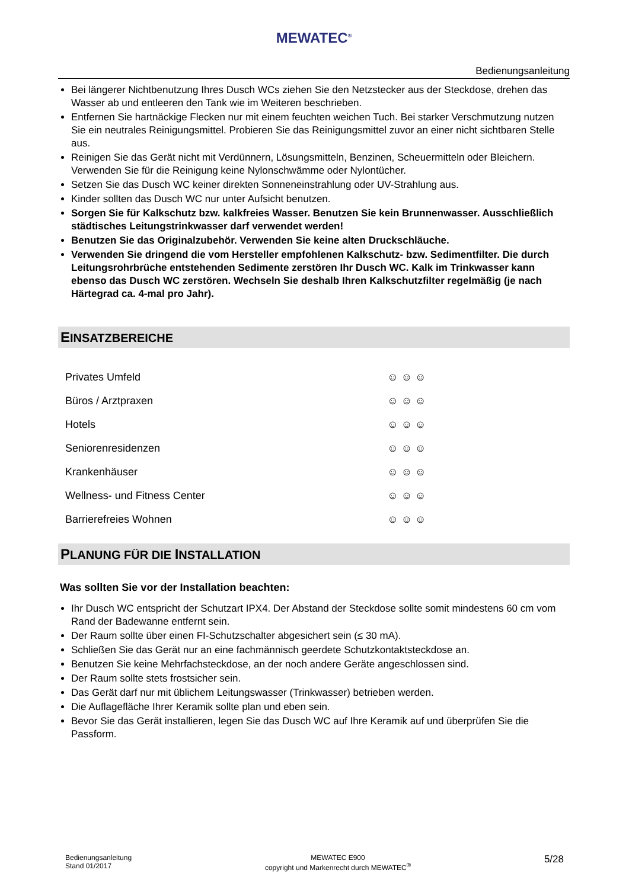MEWATEC<sup>®</sup>
Bedienungsanleitung
Bei längerer Nichtbenutzung Ihres Dusch WCs ziehen Sie den Netzstecker aus der Steckdose, drehen das Wasser ab und entleeren den Tank wie im Weiteren beschrieben.
Entfernen Sie hartnäckige Flecken nur mit einem feuchten weichen Tuch. Bei starker Verschmutzung nutzen Sie ein neutrales Reinigungsmittel. Probieren Sie das Reinigungsmittel zuvor an einer nicht sichtbaren Stelle aus.
Reinigen Sie das Gerät nicht mit Verdünnern, Lösungsmitteln, Benzinen, Scheuermitteln oder Bleichern. Verwenden Sie für die Reinigung keine Nylonschwämme oder Nylontücher.
Setzen Sie das Dusch WC keiner direkten Sonneneinstrahlung oder UV-Strahlung aus.
Kinder sollten das Dusch WC nur unter Aufsicht benutzen.
Sorgen Sie für Kalkschutz bzw. kalkfreies Wasser. Benutzen Sie kein Brunnenwasser. Ausschließlich städtisches Leitungstrinkwasser darf verwendet werden!
Benutzen Sie das Originalzubehör. Verwenden Sie keine alten Druckschläuche.
Verwenden Sie dringend die vom Hersteller empfohlenen Kalkschutz- bzw. Sedimentfilter. Die durch Leitungsrohrbrüche entstehenden Sedimente zerstören Ihr Dusch WC. Kalk im Trinkwasser kann ebenso das Dusch WC zerstören. Wechseln Sie deshalb Ihren Kalkschutzfilter regelmäßig (je nach Härtegrad ca. 4-mal pro Jahr).
EINSATZBEREICHE
| Privates Umfeld | ☺ ☺ ☺ |
| Büros / Arztpraxen | ☺ ☺ ☺ |
| Hotels | ☺ ☺ ☺ |
| Seniorenresidenzen | ☺ ☺ ☺ |
| Krankenhäuser | ☺ ☺ ☺ |
| Wellness- und Fitness Center | ☺ ☺ ☺ |
| Barrierefreies Wohnen | ☺ ☺ ☺ |
PLANUNG FÜR DIE INSTALLATION
Was sollten Sie vor der Installation beachten:
Ihr Dusch WC entspricht der Schutzart IPX4. Der Abstand der Steckdose sollte somit mindestens 60 cm vom Rand der Badewanne entfernt sein.
Der Raum sollte über einen FI-Schutzschalter abgesichert sein (≤ 30 mA).
Schließen Sie das Gerät nur an eine fachmännisch geerdete Schutzkontaktsteckdose an.
Benutzen Sie keine Mehrfachsteckdose, an der noch andere Geräte angeschlossen sind.
Der Raum sollte stets frostsicher sein.
Das Gerät darf nur mit üblichem Leitungswasser (Trinkwasser) betrieben werden.
Die Auflagefläche Ihrer Keramik sollte plan und eben sein.
Bevor Sie das Gerät installieren, legen Sie das Dusch WC auf Ihre Keramik auf und überprüfen Sie die Passform.
Bedienungsanleitung
Stand 01/2017
MEWATEC E900
copyright und Markenrecht durch MEWATEC<sup>®</sup>
5/28